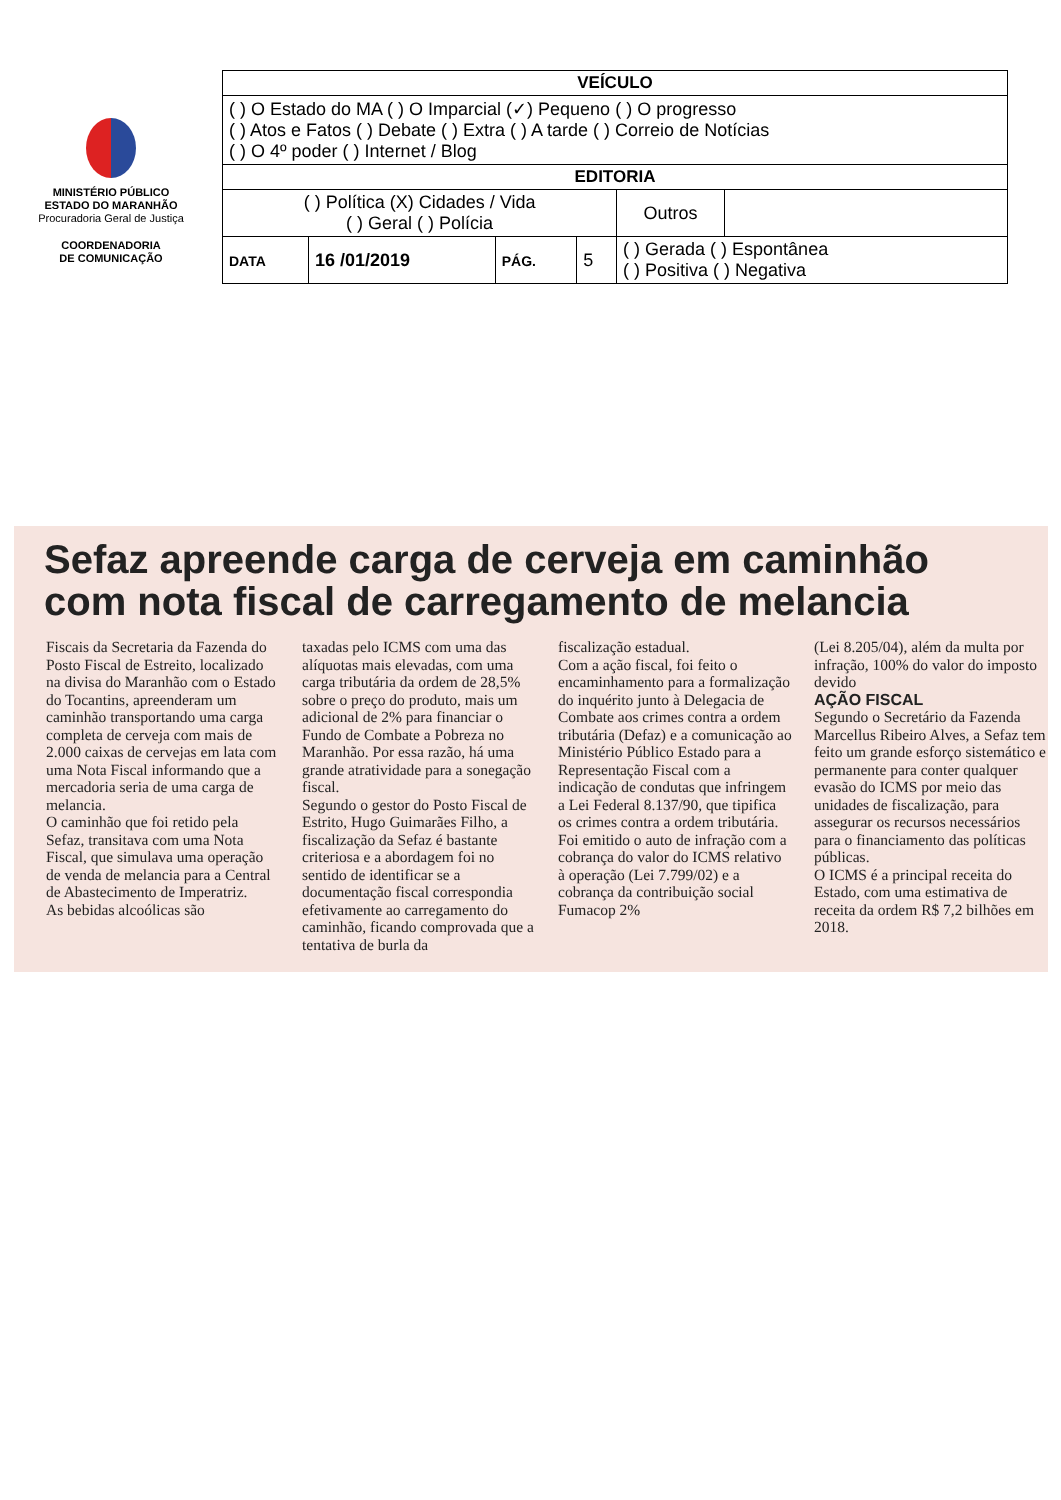MINISTÉRIO PÚBLICO
ESTADO DO MARANHÃO
Procuradoria Geral de Justiça
COORDENADORIA
DE COMUNICAÇÃO
| VEÍCULO | | | | | |
| --- | --- | --- | --- | --- | --- |
| ( ) O Estado do MA ( ) O Imparcial (✓) Pequeno ( ) O progresso ( ) Atos e Fatos ( ) Debate ( ) Extra ( ) A tarde ( ) Correio de Notícias ( ) O 4º poder ( ) Internet / Blog | | | | | |
| EDITORIA | | | | | |
| ( ) Política (X) Cidades / Vida ( ) Geral ( ) Polícia | | | | Outros | |
| DATA | 16 /01/2019 | PÁG. | 5 | ( ) Gerada ( ) Espontânea ( ) Positiva ( ) Negativa | |
Sefaz apreende carga de cerveja em caminhão com nota fiscal de carregamento de melancia
Fiscais da Secretaria da Fazenda do Posto Fiscal de Estreito, localizado na divisa do Maranhão com o Estado do Tocantins, apreenderam um caminhão transportando uma carga completa de cerveja com mais de 2.000 caixas de cervejas em lata com uma Nota Fiscal informando que a mercadoria seria de uma carga de melancia.
O caminhão que foi retido pela Sefaz, transitava com uma Nota Fiscal, que simulava uma operação de venda de melancia para a Central de Abastecimento de Imperatriz.
As bebidas alcoólicas são
taxadas pelo ICMS com uma das alíquotas mais elevadas, com uma carga tributária da ordem de 28,5% sobre o preço do produto, mais um adicional de 2% para financiar o Fundo de Combate a Pobreza no Maranhão. Por essa razão, há uma grande atratividade para a sonegação fiscal.
Segundo o gestor do Posto Fiscal de Estrito, Hugo Guimarães Filho, a fiscalização da Sefaz é bastante criteriosa e a abordagem foi no sentido de identificar se a documentação fiscal correspondia efetivamente ao carregamento do caminhão, ficando comprovada que a tentativa de burla da
fiscalização estadual.
Com a ação fiscal, foi feito o encaminhamento para a formalização do inquérito junto à Delegacia de Combate aos crimes contra a ordem tributária (Defaz) e a comunicação ao Ministério Público Estado para a Representação Fiscal com a indicação de condutas que infringem a Lei Federal 8.137/90, que tipifica os crimes contra a ordem tributária.
Foi emitido o auto de infração com a cobrança do valor do ICMS relativo à operação (Lei 7.799/02) e a cobrança da contribuição social Fumacop 2%
(Lei 8.205/04), além da multa por infração, 100% do valor do imposto devido
AÇÃO FISCAL
Segundo o Secretário da Fazenda Marcellus Ribeiro Alves, a Sefaz tem feito um grande esforço sistemático e permanente para conter qualquer evasão do ICMS por meio das unidades de fiscalização, para assegurar os recursos necessários para o financiamento das políticas públicas.
O ICMS é a principal receita do Estado, com uma estimativa de receita da ordem R$ 7,2 bilhões em 2018.